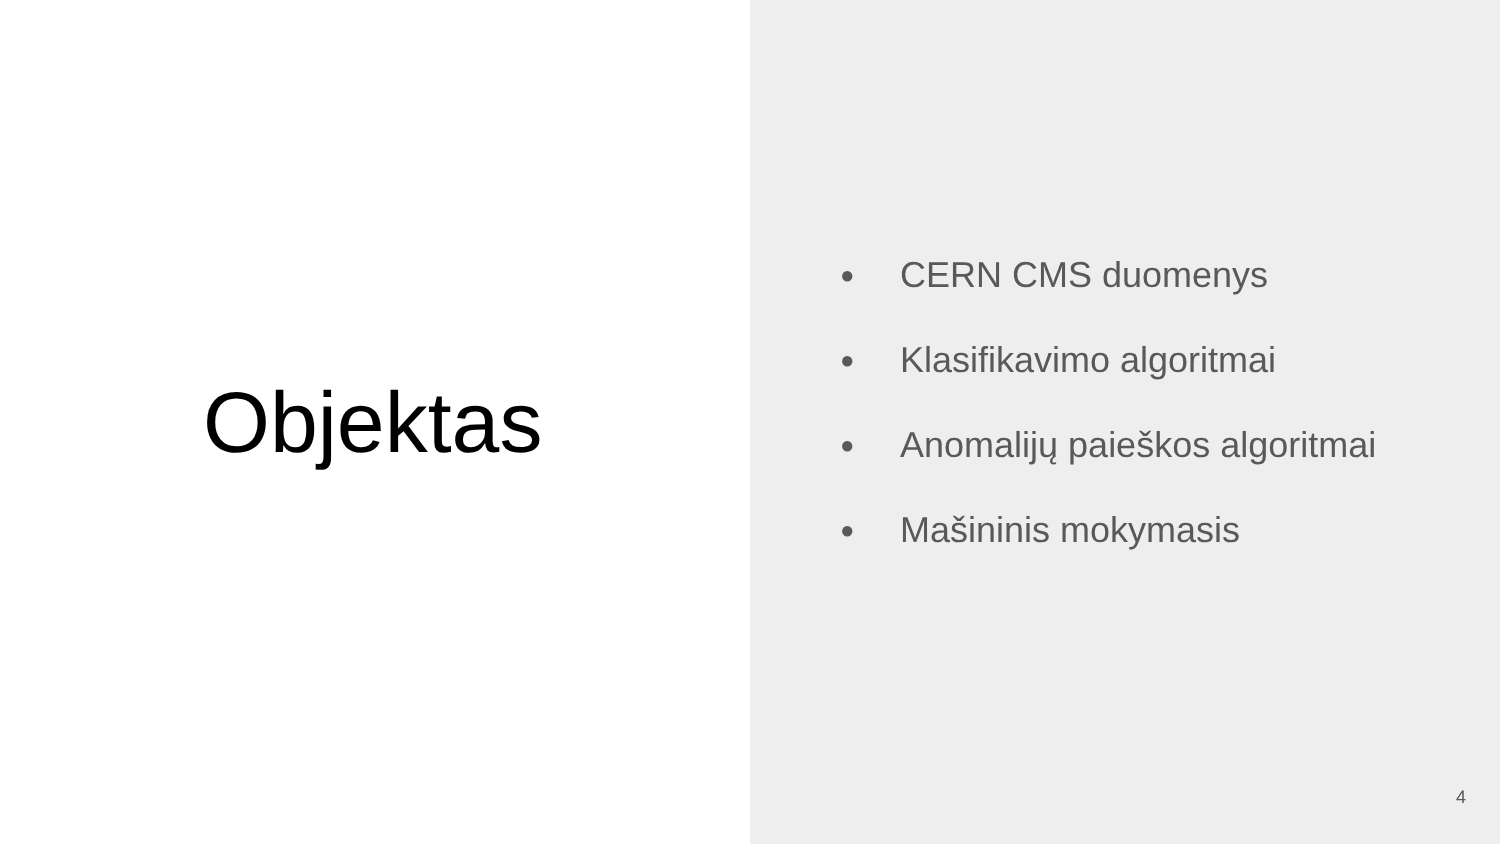Objektas
● CERN CMS duomenys
● Klasifikavimo algoritmai
● Anomalijų paieškos algoritmai
● Mašininis mokymasis
4